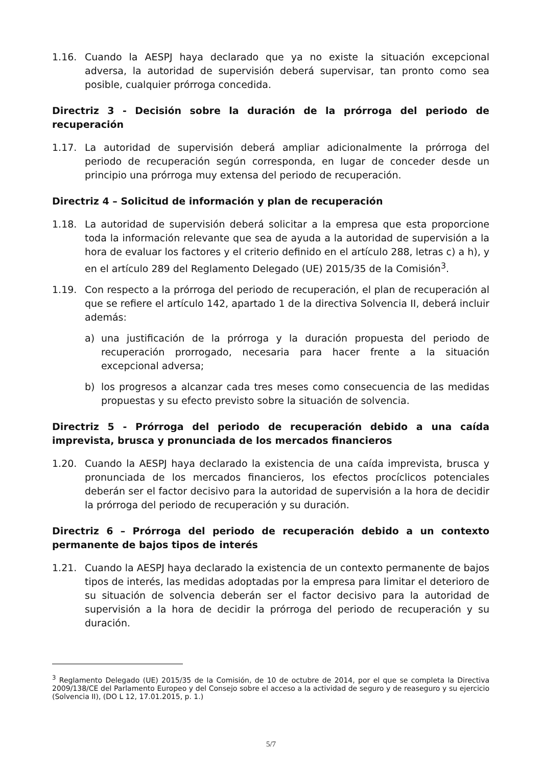1.16. Cuando la AESPJ haya declarado que ya no existe la situación excepcional adversa, la autoridad de supervisión deberá supervisar, tan pronto como sea posible, cualquier prórroga concedida.
Directriz 3 - Decisión sobre la duración de la prórroga del periodo de recuperación
1.17. La autoridad de supervisión deberá ampliar adicionalmente la prórroga del periodo de recuperación según corresponda, en lugar de conceder desde un principio una prórroga muy extensa del periodo de recuperación.
Directriz 4 – Solicitud de información y plan de recuperación
1.18. La autoridad de supervisión deberá solicitar a la empresa que esta proporcione toda la información relevante que sea de ayuda a la autoridad de supervisión a la hora de evaluar los factores y el criterio definido en el artículo 288, letras c) a h), y en el artículo 289 del Reglamento Delegado (UE) 2015/35 de la Comisión<sup>3</sup>.
1.19. Con respecto a la prórroga del periodo de recuperación, el plan de recuperación al que se refiere el artículo 142, apartado 1 de la directiva Solvencia II, deberá incluir además:
a) una justificación de la prórroga y la duración propuesta del periodo de recuperación prorrogado, necesaria para hacer frente a la situación excepcional adversa;
b) los progresos a alcanzar cada tres meses como consecuencia de las medidas propuestas y su efecto previsto sobre la situación de solvencia.
Directriz 5 - Prórroga del periodo de recuperación debido a una caída imprevista, brusca y pronunciada de los mercados financieros
1.20. Cuando la AESPJ haya declarado la existencia de una caída imprevista, brusca y pronunciada de los mercados financieros, los efectos procíclicos potenciales deberán ser el factor decisivo para la autoridad de supervisión a la hora de decidir la prórroga del periodo de recuperación y su duración.
Directriz 6 – Prórroga del periodo de recuperación debido a un contexto permanente de bajos tipos de interés
1.21. Cuando la AESPJ haya declarado la existencia de un contexto permanente de bajos tipos de interés, las medidas adoptadas por la empresa para limitar el deterioro de su situación de solvencia deberán ser el factor decisivo para la autoridad de supervisión a la hora de decidir la prórroga del periodo de recuperación y su duración.
<sup>3</sup> Reglamento Delegado (UE) 2015/35 de la Comisión, de 10 de octubre de 2014, por el que se completa la Directiva 2009/138/CE del Parlamento Europeo y del Consejo sobre el acceso a la actividad de seguro y de reaseguro y su ejercicio (Solvencia II), (DO L 12, 17.01.2015, p. 1.)
5/7